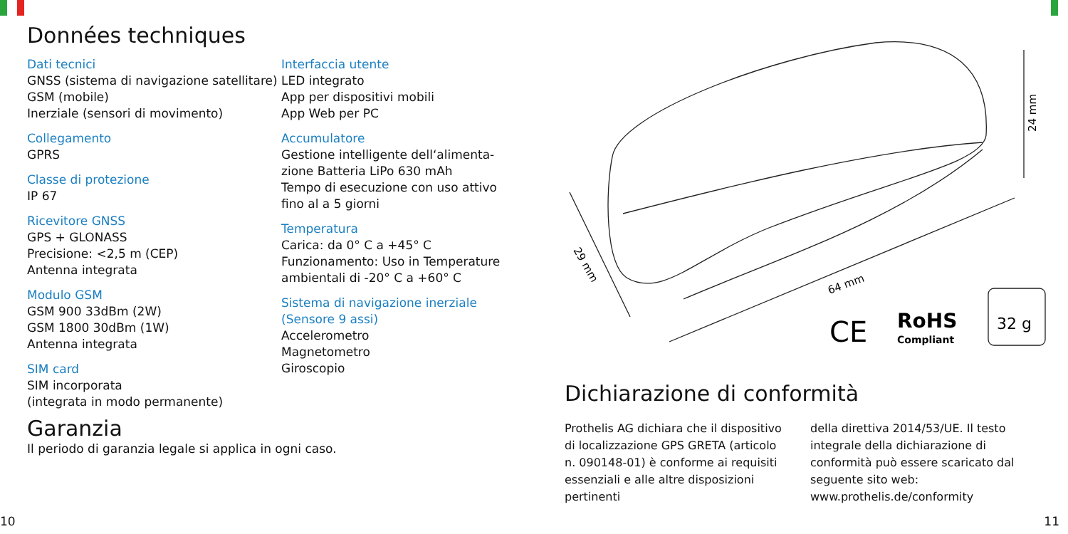Données techniques
Dati tecnici
GNSS (sistema di navigazione satellitare)
GSM (mobile)
Inerziale (sensori di movimento)
Collegamento
GPRS
Classe di protezione
IP 67
Ricevitore GNSS
GPS + GLONASS
Precisione: <2,5 m (CEP)
Antenna integrata
Modulo GSM
GSM 900 33dBm (2W)
GSM 1800 30dBm (1W)
Antenna integrata
SIM card
SIM incorporata
(integrata in modo permanente)
Interfaccia utente
LED integrato
App per dispositivi mobili
App Web per PC
Accumulatore
Gestione intelligente dell‘alimenta-zione Batteria LiPo 630 mAh
Tempo di esecuzione con uso attivo fino al a 5 giorni
Temperatura
Carica: da 0° C a +45° C
Funzionamento: Uso in Temperature ambientali di -20° C a +60° C
Sistema di navigazione inerziale (Sensore 9 assi)
Accelerometro
Magnetometro
Giroscopio
Garanzia
Il periodo di garanzia legale si applica in ogni caso.
29 mm
64 mm
24 mm
CE
RoHS
Compliant
32 g
Dichiarazione di conformità
Prothelis AG dichiara che il dispositivo di localizzazione GPS GRETA (articolo n. 090148-01) è conforme ai requisiti essenziali e alle altre disposizioni pertinenti
della direttiva 2014/53/UE. Il testo integrale della dichiarazione di conformità può essere scaricato dal seguente sito web: www.prothelis.de/conformity
10 11